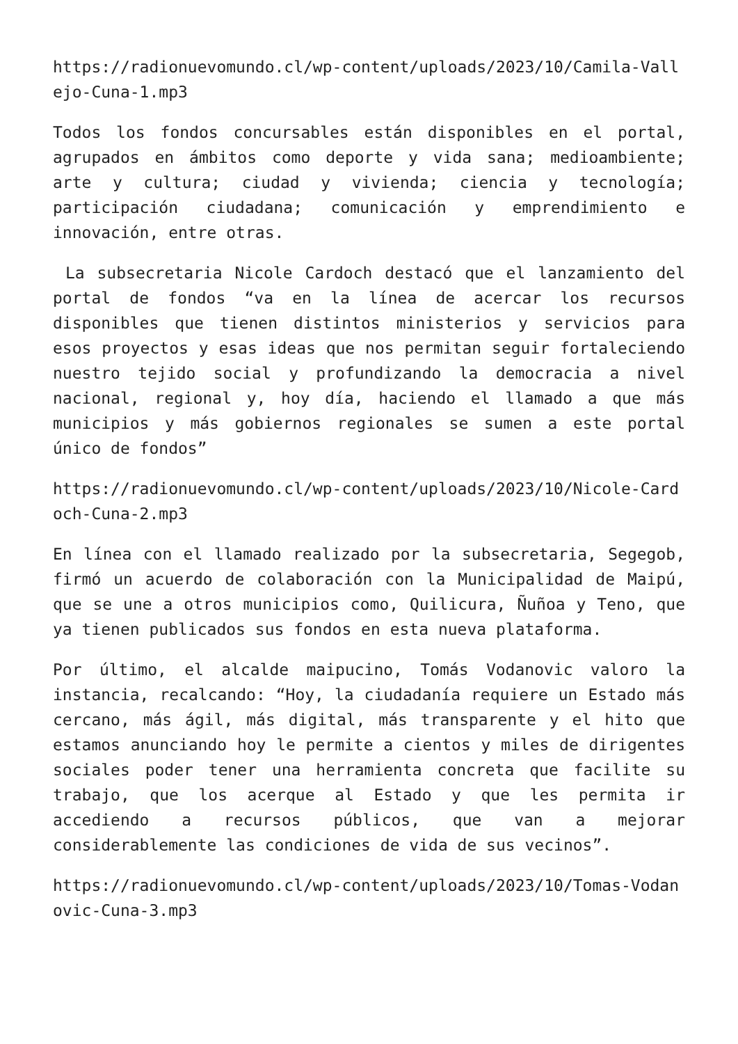https://radionuevomundo.cl/wp-content/uploads/2023/10/Camila-Vallejo-Cuna-1.mp3
Todos los fondos concursables están disponibles en el portal, agrupados en ámbitos como deporte y vida sana; medioambiente; arte y cultura; ciudad y vivienda; ciencia y tecnología; participación ciudadana; comunicación y emprendimiento e innovación, entre otras.
La subsecretaria Nicole Cardoch destacó que el lanzamiento del portal de fondos “va en la línea de acercar los recursos disponibles que tienen distintos ministerios y servicios para esos proyectos y esas ideas que nos permitan seguir fortaleciendo nuestro tejido social y profundizando la democracia a nivel nacional, regional y, hoy día, haciendo el llamado a que más municipios y más gobiernos regionales se sumen a este portal único de fondos”
https://radionuevomundo.cl/wp-content/uploads/2023/10/Nicole-Cardoch-Cuna-2.mp3
En línea con el llamado realizado por la subsecretaria, Segegob, firmó un acuerdo de colaboración con la Municipalidad de Maipú, que se une a otros municipios como, Quilicura, Ñuñoa y Teno, que ya tienen publicados sus fondos en esta nueva plataforma.
Por último, el alcalde maipucino, Tomás Vodanovic valoro la instancia, recalcando: “Hoy, la ciudadanía requiere un Estado más cercano, más ágil, más digital, más transparente y el hito que estamos anunciando hoy le permite a cientos y miles de dirigentes sociales poder tener una herramienta concreta que facilite su trabajo, que los acerque al Estado y que les permita ir accediendo a recursos públicos, que van a mejorar considerablemente las condiciones de vida de sus vecinos”.
https://radionuevomundo.cl/wp-content/uploads/2023/10/Tomas-Vodanovic-Cuna-3.mp3